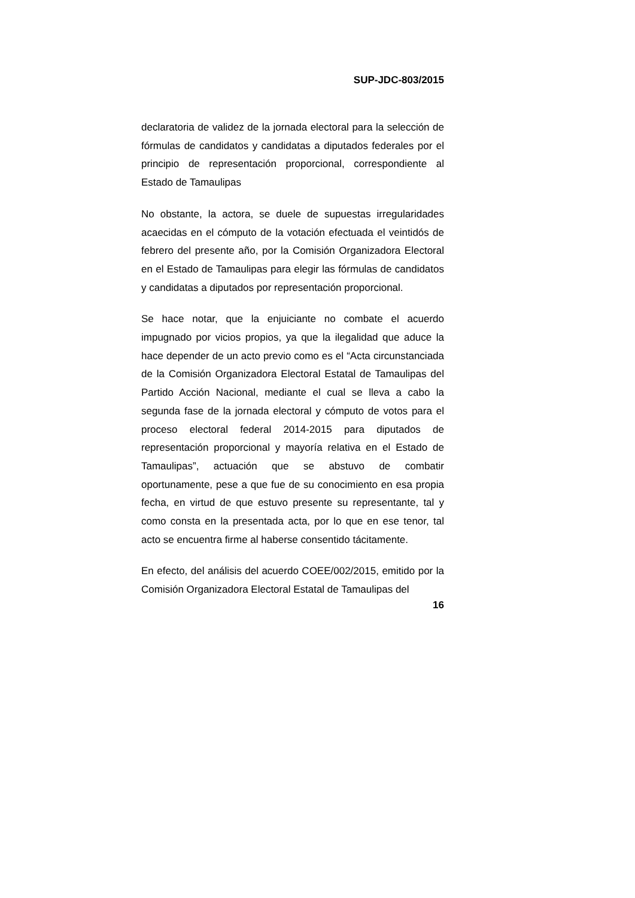SUP-JDC-803/2015
declaratoria de validez de la jornada electoral para la selección de fórmulas de candidatos y candidatas a diputados federales por el principio de representación proporcional, correspondiente al Estado de Tamaulipas
No obstante, la actora, se duele de supuestas irregularidades acaecidas en el cómputo de la votación efectuada el veintidós de febrero del presente año, por la Comisión Organizadora Electoral en el Estado de Tamaulipas para elegir las fórmulas de candidatos y candidatas a diputados por representación proporcional.
Se hace notar, que la enjuiciante no combate el acuerdo impugnado por vicios propios, ya que la ilegalidad que aduce la hace depender de un acto previo como es el “Acta circunstanciada de la Comisión Organizadora Electoral Estatal de Tamaulipas del Partido Acción Nacional, mediante el cual se lleva a cabo la segunda fase de la jornada electoral y cómputo de votos para el proceso electoral federal 2014-2015 para diputados de representación proporcional y mayoría relativa en el Estado de Tamaulipas”, actuación que se abstuvo de combatir oportunamente, pese a que fue de su conocimiento en esa propia fecha, en virtud de que estuvo presente su representante, tal y como consta en la presentada acta, por lo que en ese tenor, tal acto se encuentra firme al haberse consentido tácitamente.
En efecto, del análisis del acuerdo COEE/002/2015, emitido por la Comisión Organizadora Electoral Estatal de Tamaulipas del
16